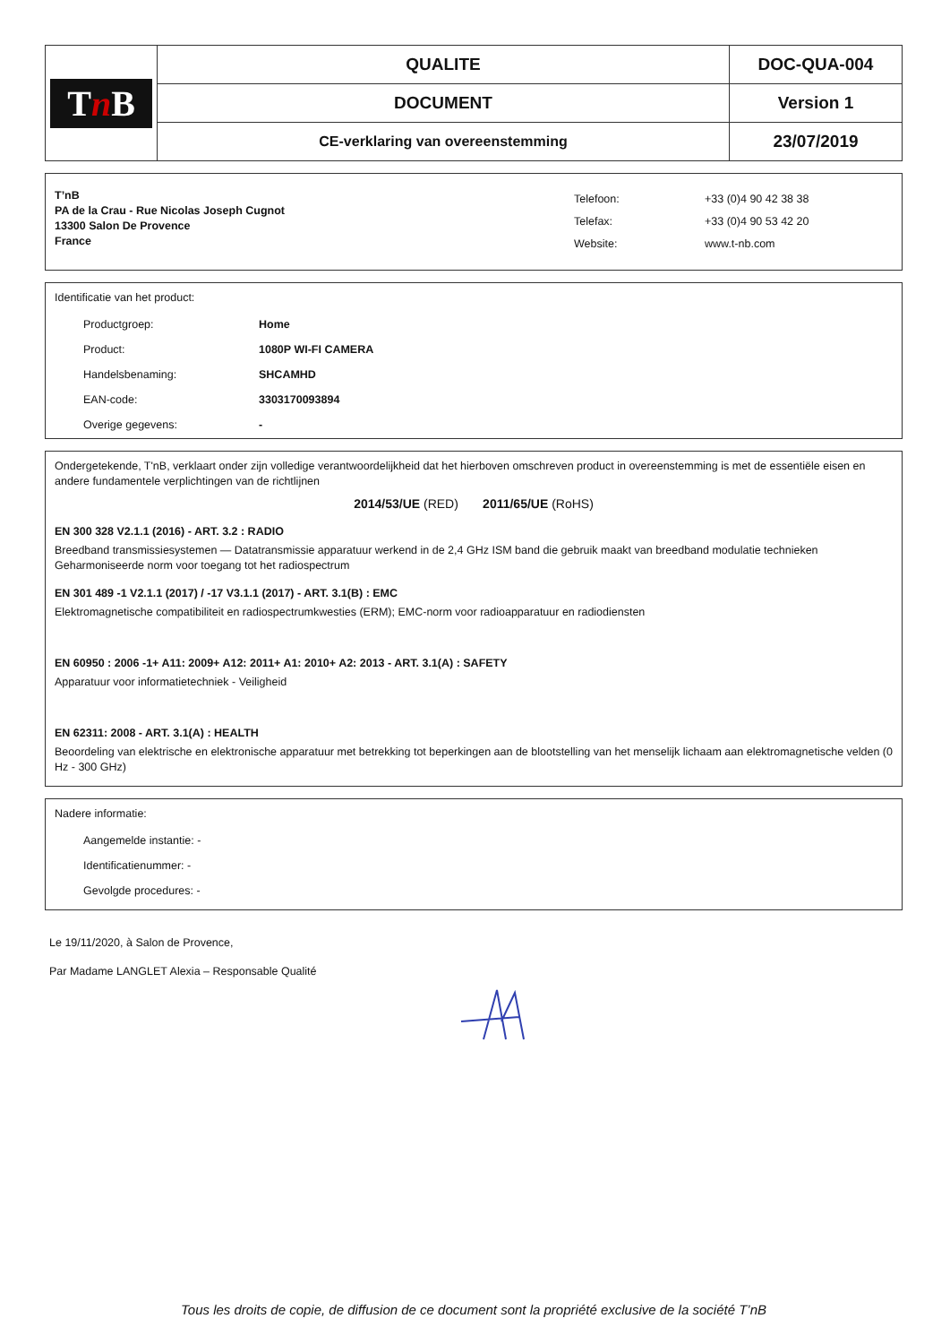| T n B | QUALITE | DOC-QUA-004 |
| | DOCUMENT | Version 1 |
| | CE-verklaring van overeenstemming | 23/07/2019 |
T’nB
PA de la Crau - Rue Nicolas Joseph Cugnot
13300 Salon De Provence
France
Telefoon:
Telefax:
Website:
+33 (0)4 90 42 38 38
+33 (0)4 90 53 42 20
www.t-nb.com
Identificatie van het product:
Productgroep: Home
Product: 1080P WI-FI CAMERA
Handelsbenaming: SHCAMHD
EAN-code: 3303170093894
Overige gegevens: -
Ondergetekende, T'nB, verklaart onder zijn volledige verantwoordelijkheid dat het hierboven omschreven product in overeenstemming is met de essentiële eisen en andere fundamentele verplichtingen van de richtlijnen
2014/53/UE (RED) 2011/65/UE (RoHS)
EN 300 328 V2.1.1 (2016) - ART. 3.2 : RADIO
Breedband transmissiesystemen — Datatransmissie apparatuur werkend in de 2,4 GHz ISM band die gebruik maakt van breedband modulatie technieken Geharmoniseerde norm voor toegang tot het radiospectrum
EN 301 489 -1 V2.1.1 (2017) / -17 V3.1.1 (2017) - ART. 3.1(B) : EMC
Elektromagnetische compatibiliteit en radiospectrumkwesties (ERM); EMC-norm voor radioapparatuur en radiodiensten
EN 60950 : 2006 -1+ A11: 2009+ A12: 2011+ A1: 2010+ A2: 2013 - ART. 3.1(A) : SAFETY
Apparatuur voor informatietechniek - Veiligheid
EN 62311: 2008 - ART. 3.1(A) : HEALTH
Beoordeling van elektrische en elektronische apparatuur met betrekking tot beperkingen aan de blootstelling van het menselijk lichaam aan elektromagnetische velden (0 Hz - 300 GHz)
Nadere informatie:
Aangemelde instantie: -
Identificatienummer: -
Gevolgde procedures: -
Le 19/11/2020, à Salon de Provence,
Par Madame LANGLET Alexia – Responsable Qualité
Tous les droits de copie, de diffusion de ce document sont la propriété exclusive de la société T’nB